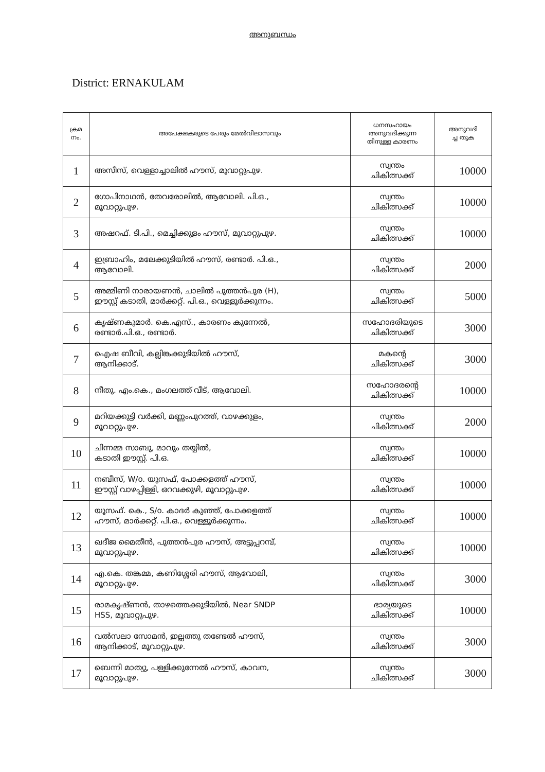അനുബന്ധം
District: ERNAKULAM
| ക്രമ നം. | അപേക്ഷകരുടെ പേരും മേൽവിലാസവും | ധനസഹായം അനുവദിക്കുന്ന തിനുള്ള കാരണം | അനുവദി ച്ച തുക |
| --- | --- | --- | --- |
| 1 | അസീസ്, വെള്ളാച്ചാലിൽ ഹൗസ്, മൂവാറ്റുപുഴ. | സ്വന്തം ചികിത്സക്ക് | 10000 |
| 2 | ഗോപിനാഥൻ, തേവരോലിൽ, ആവോലി. പി.ഒ., മൂവാറ്റുപുഴ. | സ്വന്തം ചികിത്സക്ക് | 10000 |
| 3 | അഷറഫ്. ടി.പി., മെച്ചിക്കുളം ഹൗസ്, മൂവാറ്റുപുഴ. | സ്വന്തം ചികിത്സക്ക് | 10000 |
| 4 | ഇബ്രാഹിം, മലേക്കുടിയിൽ ഹൗസ്, രണ്ടാർ. പി.ഒ., ആവോലി. | സ്വന്തം ചികിത്സക്ക് | 2000 |
| 5 | അമ്മിണി നാരായണൻ, ചാലിൽ പുത്തൻപുര (H), ഈസ്റ്റ് കടാതി, മാർക്കറ്റ്. പി.ഒ., വെള്ളൂർക്കുന്നം. | സ്വന്തം ചികിത്സക്ക് | 5000 |
| 6 | കൃഷ്ണകുമാർ. കെ.എസ്., കാരണം കുന്നേൽ, രണ്ടാർ.പി.ഒ., രണ്ടാർ. | സഹോദരിയുടെ ചികിത്സക്ക് | 3000 |
| 7 | ഐഷ ബീവി, കല്ലിങ്കക്കുടിയിൽ ഹൗസ്, ആനിക്കാട്. | മകന്റെ ചികിത്സക്ക് | 3000 |
| 8 | നീതു. എം.കെ., മംഗലത്ത് വീട്, ആവോലി. | സഹോദരന്റെ ചികിത്സക്ക് | 10000 |
| 9 | മറിയക്കുട്ടി വർക്കി, മണ്ണംപുറത്ത്, വാഴക്കുളം, മൂവാറ്റുപുഴ. | സ്വന്തം ചികിത്സക്ക് | 2000 |
| 10 | ചിന്നമ്മ സാബു, മാവും തയ്യിൽ, കടാതി ഈസ്റ്റ്. പി.ഒ. | സ്വന്തം ചികിത്സക്ക് | 10000 |
| 11 | നബീസ്, W/o. യൂസഫ്, പോക്കളത്ത് ഹൗസ്, ഈസ്റ്റ് വാഴപ്പിള്ളി, ഒറവക്കുഴി, മൂവാറ്റുപുഴ. | സ്വന്തം ചികിത്സക്ക് | 10000 |
| 12 | യൂസഫ്. കെ., S/o. കാദർ കുഞ്ഞ്, പോക്കളത്ത് ഹൗസ്, മാർക്കറ്റ്. പി.ഒ., വെള്ളൂർക്കുന്നം. | സ്വന്തം ചികിത്സക്ക് | 10000 |
| 13 | ഖദീജ മൈതീൻ, പുത്തൻപുര ഹൗസ്, അട്ടുപ്പറമ്പ്, മൂവാറ്റുപുഴ. | സ്വന്തം ചികിത്സക്ക് | 10000 |
| 14 | എ.കെ. തങ്കമ്മ, കണിശ്ശേരി ഹൗസ്, ആവോലി, മൂവാറ്റുപുഴ. | സ്വന്തം ചികിത്സക്ക് | 3000 |
| 15 | രാമകൃഷ്ണൻ, താഴത്തെക്കുടിയിൽ, Near SNDP HSS, മൂവാറ്റുപുഴ. | ഭാര്യയുടെ ചികിത്സക്ക് | 10000 |
| 16 | വൽസലാ സോമൻ, ഇല്ലത്തു തണ്ടേൽ ഹൗസ്, ആനിക്കാട്, മൂവാറ്റുപുഴ. | സ്വന്തം ചികിത്സക്ക് | 3000 |
| 17 | ബെന്നി മാത്യു, പള്ളിക്കുന്നേൽ ഹൗസ്, കാവന, മൂവാറ്റുപുഴ. | സ്വന്തം ചികിത്സക്ക് | 3000 |